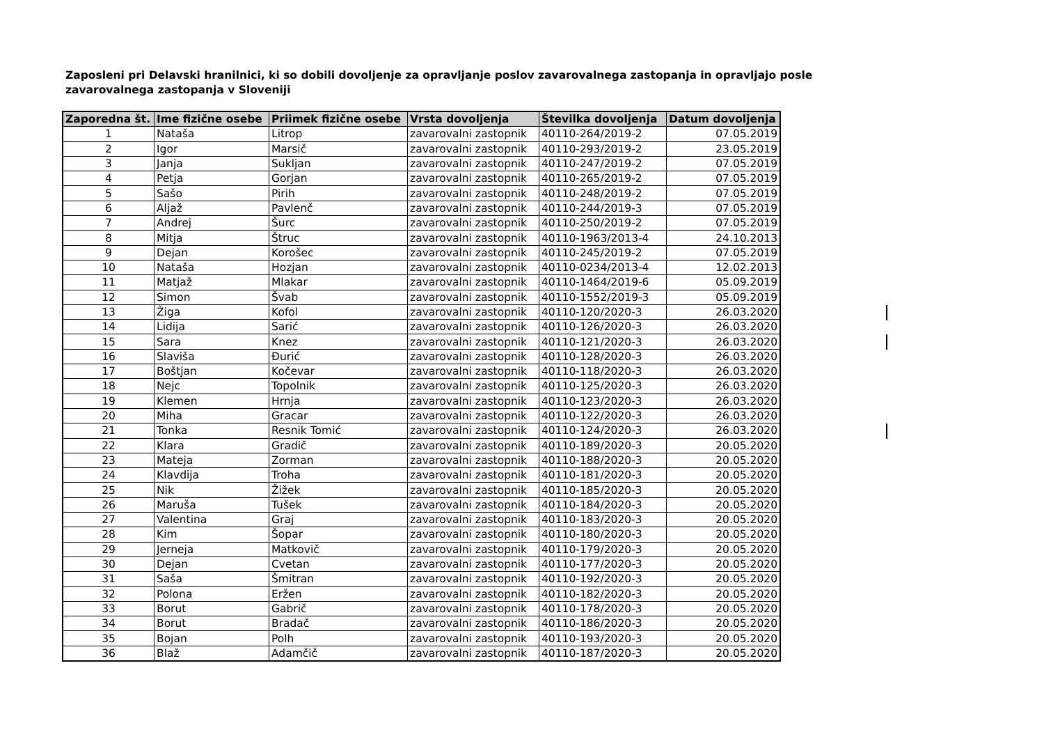Zaposleni pri Delavski hranilnici, ki so dobili dovoljenje za opravljanje poslov zavarovalnega zastopanja in opravljajo posle zavarovalnega zastopanja v Sloveniji
| Zaporedna št. | Ime fizične osebe | Priimek fizične osebe | Vrsta dovoljenja | Številka dovoljenja | Datum dovoljenja |
| --- | --- | --- | --- | --- | --- |
| 1 | Nataša | Litrop | zavarovalni zastopnik | 40110-264/2019-2 | 07.05.2019 |
| 2 | Igor | Marsič | zavarovalni zastopnik | 40110-293/2019-2 | 23.05.2019 |
| 3 | Janja | Sukljan | zavarovalni zastopnik | 40110-247/2019-2 | 07.05.2019 |
| 4 | Petja | Gorjan | zavarovalni zastopnik | 40110-265/2019-2 | 07.05.2019 |
| 5 | Sašo | Pirih | zavarovalni zastopnik | 40110-248/2019-2 | 07.05.2019 |
| 6 | Aljaž | Pavlenč | zavarovalni zastopnik | 40110-244/2019-3 | 07.05.2019 |
| 7 | Andrej | Šurc | zavarovalni zastopnik | 40110-250/2019-2 | 07.05.2019 |
| 8 | Mitja | Štruc | zavarovalni zastopnik | 40110-1963/2013-4 | 24.10.2013 |
| 9 | Dejan | Korošec | zavarovalni zastopnik | 40110-245/2019-2 | 07.05.2019 |
| 10 | Nataša | Hozjan | zavarovalni zastopnik | 40110-0234/2013-4 | 12.02.2013 |
| 11 | Matjaž | Mlakar | zavarovalni zastopnik | 40110-1464/2019-6 | 05.09.2019 |
| 12 | Simon | Švab | zavarovalni zastopnik | 40110-1552/2019-3 | 05.09.2019 |
| 13 | Žiga | Kofol | zavarovalni zastopnik | 40110-120/2020-3 | 26.03.2020 |
| 14 | Lidija | Sarić | zavarovalni zastopnik | 40110-126/2020-3 | 26.03.2020 |
| 15 | Sara | Knez | zavarovalni zastopnik | 40110-121/2020-3 | 26.03.2020 |
| 16 | Slaviša | Đurić | zavarovalni zastopnik | 40110-128/2020-3 | 26.03.2020 |
| 17 | Boštjan | Kočevar | zavarovalni zastopnik | 40110-118/2020-3 | 26.03.2020 |
| 18 | Nejc | Topolnik | zavarovalni zastopnik | 40110-125/2020-3 | 26.03.2020 |
| 19 | Klemen | Hrnja | zavarovalni zastopnik | 40110-123/2020-3 | 26.03.2020 |
| 20 | Miha | Gracar | zavarovalni zastopnik | 40110-122/2020-3 | 26.03.2020 |
| 21 | Tonka | Resnik Tomić | zavarovalni zastopnik | 40110-124/2020-3 | 26.03.2020 |
| 22 | Klara | Gradič | zavarovalni zastopnik | 40110-189/2020-3 | 20.05.2020 |
| 23 | Mateja | Zorman | zavarovalni zastopnik | 40110-188/2020-3 | 20.05.2020 |
| 24 | Klavdija | Troha | zavarovalni zastopnik | 40110-181/2020-3 | 20.05.2020 |
| 25 | Nik | Žižek | zavarovalni zastopnik | 40110-185/2020-3 | 20.05.2020 |
| 26 | Maruša | Tušek | zavarovalni zastopnik | 40110-184/2020-3 | 20.05.2020 |
| 27 | Valentina | Graj | zavarovalni zastopnik | 40110-183/2020-3 | 20.05.2020 |
| 28 | Kim | Šopar | zavarovalni zastopnik | 40110-180/2020-3 | 20.05.2020 |
| 29 | Jerneja | Matkovič | zavarovalni zastopnik | 40110-179/2020-3 | 20.05.2020 |
| 30 | Dejan | Cvetan | zavarovalni zastopnik | 40110-177/2020-3 | 20.05.2020 |
| 31 | Saša | Šmitran | zavarovalni zastopnik | 40110-192/2020-3 | 20.05.2020 |
| 32 | Polona | Eržen | zavarovalni zastopnik | 40110-182/2020-3 | 20.05.2020 |
| 33 | Borut | Gabrič | zavarovalni zastopnik | 40110-178/2020-3 | 20.05.2020 |
| 34 | Borut | Bradač | zavarovalni zastopnik | 40110-186/2020-3 | 20.05.2020 |
| 35 | Bojan | Polh | zavarovalni zastopnik | 40110-193/2020-3 | 20.05.2020 |
| 36 | Blaž | Adamčič | zavarovalni zastopnik | 40110-187/2020-3 | 20.05.2020 |